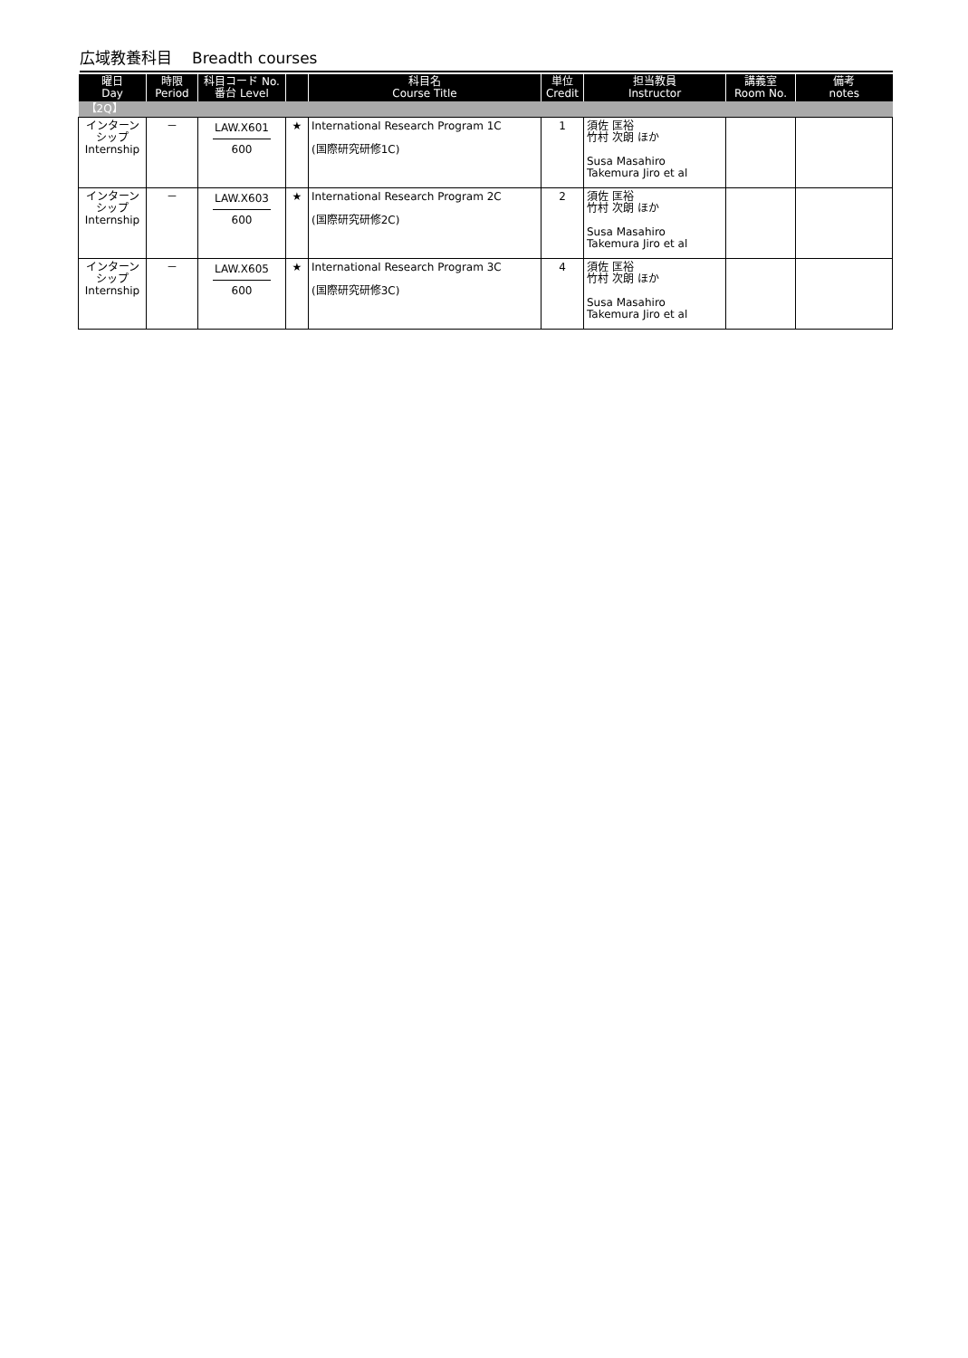広域教養科目 Breadth courses
| 曜日 Day | 時限 Period | 科目コード No. 番台 Level | | 科目名 Course Title | 単位 Credit | 担当教員 Instructor | 講義室 Room No. | 備考 notes |
| --- | --- | --- | --- | --- | --- | --- | --- | --- |
| 【2Q】 | | | | | | | | |
| インターン シップ Internship | － | LAW.X601 600 | ★ | International Research Program 1C (国際研究研修1C) | 1 | 須佐 匡裕 竹村 次朗 ほか Susa Masahiro Takemura Jiro et al | | |
| インターン シップ Internship | － | LAW.X603 600 | ★ | International Research Program 2C (国際研究研修2C) | 2 | 須佐 匡裕 竹村 次朗 ほか Susa Masahiro Takemura Jiro et al | | |
| インターン シップ Internship | － | LAW.X605 600 | ★ | International Research Program 3C (国際研究研修3C) | 4 | 須佐 匡裕 竹村 次朗 ほか Susa Masahiro Takemura Jiro et al | | |